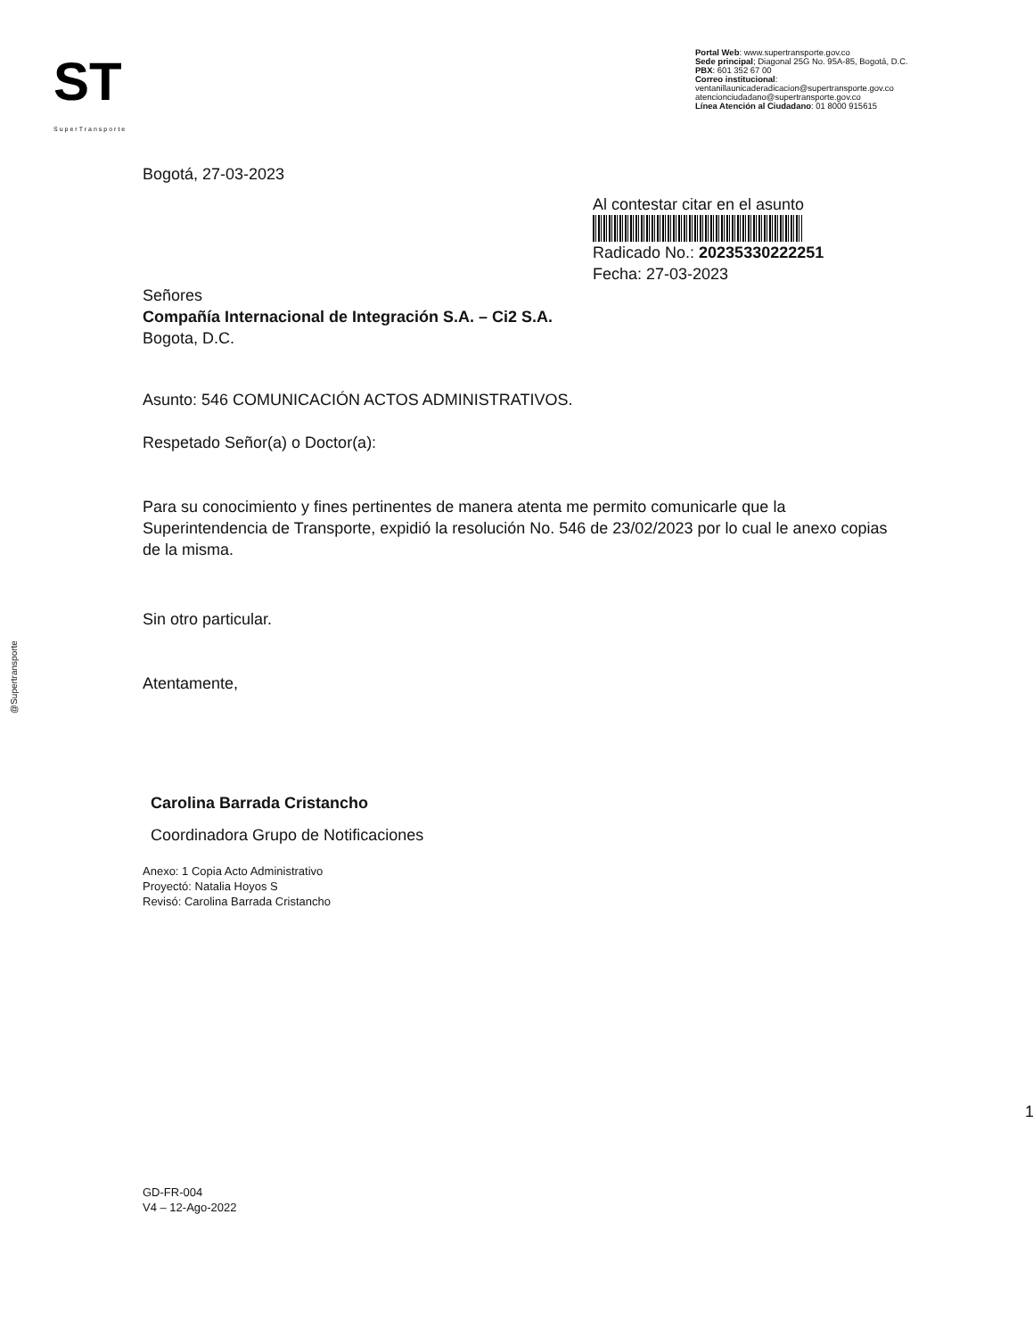ST
SuperTransporte
Portal Web: www.supertransporte.gov.co
Sede principal; Diagonal 25G No. 95A-85, Bogotá, D.C.
PBX: 601 352 67 00
Correo institucional:
ventanillaunicaderadicacion@supertransporte.gov.co
atencionciudadano@supertransporte.gov.co
Línea Atención al Ciudadano: 01 8000 915615
@Supertransporte
Bogotá, 27-03-2023
Al contestar citar en el asunto
Radicado No.: 20235330222251
Fecha: 27-03-2023
Señores
Compañía Internacional de Integración S.A. – Ci2 S.A.
Bogota, D.C.
Asunto: 546 COMUNICACIÓN ACTOS ADMINISTRATIVOS.
Respetado Señor(a) o Doctor(a):
Para su conocimiento y fines pertinentes de manera atenta me permito comunicarle que la Superintendencia de Transporte, expidió la resolución No. 546 de 23/02/2023 por lo cual le anexo copias de la misma.
Sin otro particular.
Atentamente,
Carolina Barrada Cristancho
Coordinadora Grupo de Notificaciones
Anexo: 1 Copia Acto Administrativo
Proyectó: Natalia Hoyos S
Revisó: Carolina Barrada Cristancho
1
GD-FR-004
V4 – 12-Ago-2022